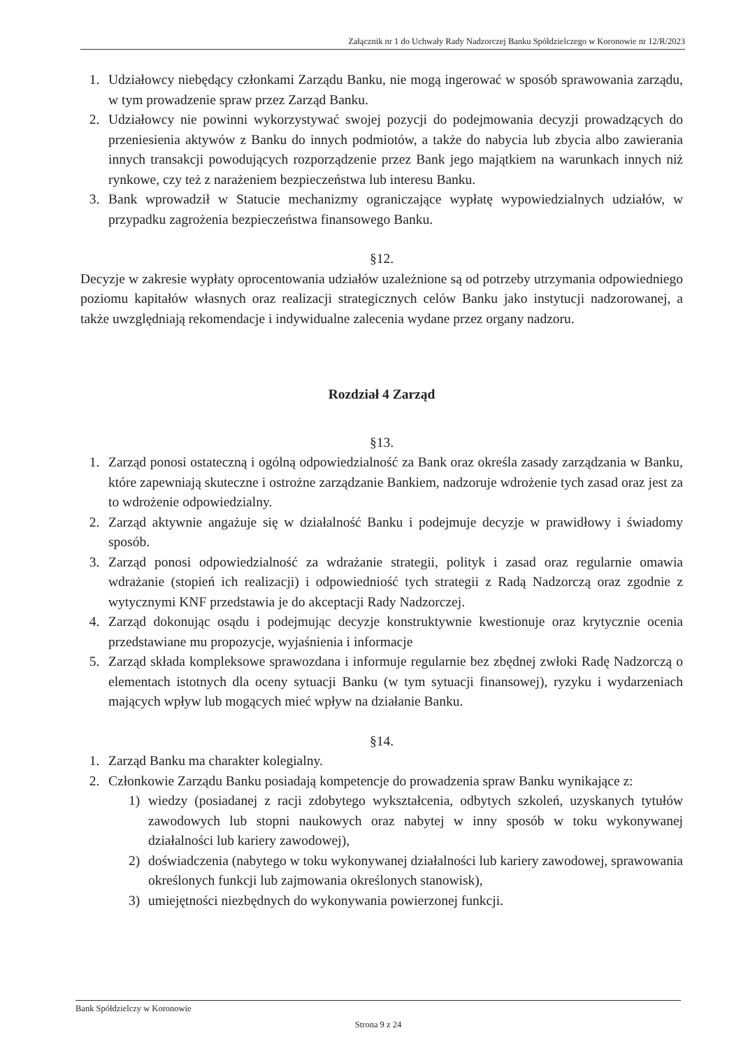Załącznik nr 1 do Uchwały Rady Nadzorczej Banku Spółdzielczego w Koronowie nr 12/R/2023
1. Udziałowcy niebędący członkami Zarządu Banku, nie mogą ingerować w sposób sprawowania zarządu, w tym prowadzenie spraw przez Zarząd Banku.
2. Udziałowcy nie powinni wykorzystywać swojej pozycji do podejmowania decyzji prowadzących do przeniesienia aktywów z Banku do innych podmiotów, a także do nabycia lub zbycia albo zawierania innych transakcji powodujących rozporządzenie przez Bank jego majątkiem na warunkach innych niż rynkowe, czy też z narażeniem bezpieczeństwa lub interesu Banku.
3. Bank wprowadził w Statucie mechanizmy ograniczające wypłatę wypowiedzialnych udziałów, w przypadku zagrożenia bezpieczeństwa finansowego Banku.
§12.
Decyzje w zakresie wypłaty oprocentowania udziałów uzależnione są od potrzeby utrzymania odpowiedniego poziomu kapitałów własnych oraz realizacji strategicznych celów Banku jako instytucji nadzorowanej, a także uwzględniają rekomendacje i indywidualne zalecenia wydane przez organy nadzoru.
Rozdział 4 Zarząd
§13.
1. Zarząd ponosi ostateczną i ogólną odpowiedzialność za Bank oraz określa zasady zarządzania w Banku, które zapewniają skuteczne i ostrożne zarządzanie Bankiem, nadzoruje wdrożenie tych zasad oraz jest za to wdrożenie odpowiedzialny.
2. Zarząd aktywnie angażuje się w działalność Banku i podejmuje decyzje w prawidłowy i świadomy sposób.
3. Zarząd ponosi odpowiedzialność za wdrażanie strategii, polityk i zasad oraz regularnie omawia wdrażanie (stopień ich realizacji) i odpowiedniość tych strategii z Radą Nadzorczą oraz zgodnie z wytycznymi KNF przedstawia je do akceptacji Rady Nadzorczej.
4. Zarząd dokonując osądu i podejmując decyzje konstruktywnie kwestionuje oraz krytycznie ocenia przedstawiane mu propozycje, wyjaśnienia i informacje
5. Zarząd składa kompleksowe sprawozdana i informuje regularnie bez zbędnej zwłoki Radę Nadzorczą o elementach istotnych dla oceny sytuacji Banku (w tym sytuacji finansowej), ryzyku i wydarzeniach mających wpływ lub mogących mieć wpływ na działanie Banku.
§14.
1. Zarząd Banku ma charakter kolegialny.
2. Członkowie Zarządu Banku posiadają kompetencje do prowadzenia spraw Banku wynikające z:
1) wiedzy (posiadanej z racji zdobytego wykształcenia, odbytych szkoleń, uzyskanych tytułów zawodowych lub stopni naukowych oraz nabytej w inny sposób w toku wykonywanej działalności lub kariery zawodowej),
2) doświadczenia (nabytego w toku wykonywanej działalności lub kariery zawodowej, sprawowania określonych funkcji lub zajmowania określonych stanowisk),
3) umiejętności niezbędnych do wykonywania powierzonej funkcji.
Bank Spółdzielczy w Koronowie
Strona 9 z 24